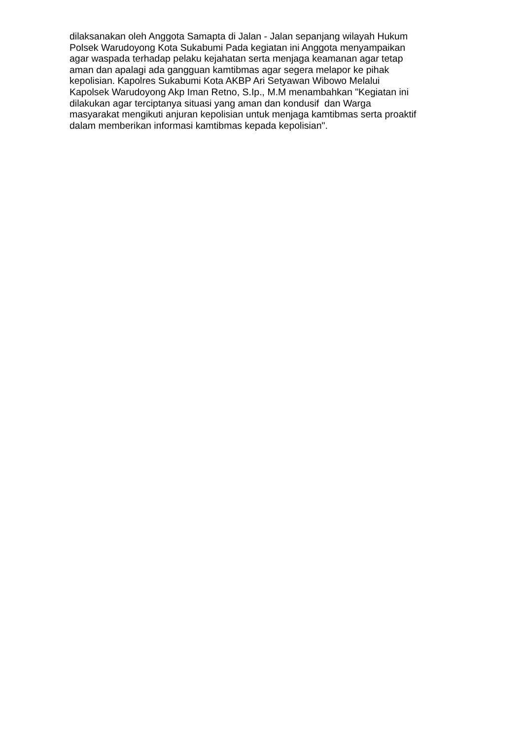dilaksanakan oleh Anggota Samapta di Jalan - Jalan sepanjang wilayah Hukum
Polsek Warudoyong Kota Sukabumi Pada kegiatan ini Anggota menyampaikan
agar waspada terhadap pelaku kejahatan serta menjaga keamanan agar tetap
aman dan apalagi ada gangguan kamtibmas agar segera melapor ke pihak
kepolisian. Kapolres Sukabumi Kota AKBP Ari Setyawan Wibowo Melalui
Kapolsek Warudoyong Akp Iman Retno, S.Ip., M.M menambahkan "Kegiatan ini
dilakukan agar terciptanya situasi yang aman dan kondusif dan Warga
masyarakat mengikuti anjuran kepolisian untuk menjaga kamtibmas serta proaktif
dalam memberikan informasi kamtibmas kepada kepolisian".